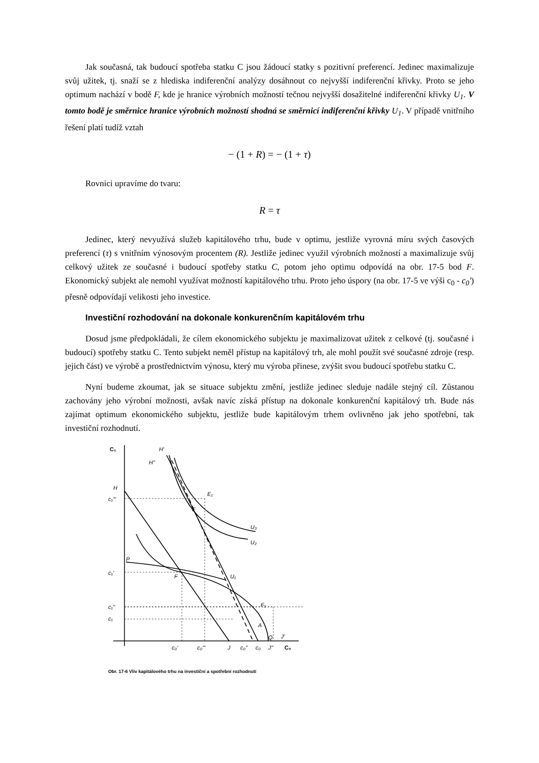Jak současná, tak budoucí spotřeba statku C jsou žádoucí statky s pozitivní preferencí. Jedinec maximalizuje svůj užitek, tj. snaží se z hlediska indiferenční analýzy dosáhnout co nejvyšší indiferenční křivky. Proto se jeho optimum nachází v bodě F, kde je hranice výrobních možností tečnou nejvyšší dosažitelné indiferenční křivky U<sub>1</sub>. V tomto bodě je směrnice hranice výrobních možností shodná se směrnicí indiferenční křivky U<sub>1</sub>. V případě vnitřního řešení platí tudíž vztah
− (1 + R) = − (1 + τ)
Rovnici upravíme do tvaru:
R = τ
Jedinec, který nevyužívá služeb kapitálového trhu, bude v optimu, jestliže vyrovná míru svých časových preferencí (τ) s vnitřním výnosovým procentem (R). Jestliže jedinec využil výrobních možností a maximalizuje svůj celkový užitek ze současné i budoucí spotřeby statku C, potom jeho optimu odpovídá na obr. 17-5 bod F. Ekonomický subjekt ale nemohl využívat možností kapitálového trhu. Proto jeho úspory (na obr. 17-5 ve výši c<sub>0</sub> - c<sub>0</sub>') přesně odpovídají velikosti jeho investice.
Investiční rozhodování na dokonale konkurenčním kapitálovém trhu
Dosud jsme předpokládali, že cílem ekonomického subjektu je maximalizovat užitek z celkové (tj. současné i budoucí) spotřeby statku C. Tento subjekt neměl přístup na kapitálový trh, ale mohl použít své současné zdroje (resp. jejich část) ve výrobě a prostřednictvím výnosu, který mu výroba přinese, zvýšit svou budoucí spotřebu statku C.
Nyní budeme zkoumat, jak se situace subjektu změní, jestliže jedinec sleduje nadále stejný cíl. Zůstanou zachovány jeho výrobní možnosti, avšak navíc získá přístup na dokonale konkurenční kapitálový trh. Bude nás zajímat optimum ekonomického subjektu, jestliže bude kapitálovým trhem ovlivněno jak jeho spotřební, tak investiční rozhodnutí.
C₁
C₀
H'
H''
H
c₁'''
c₁'
c₁''
c₁
E₁
E
U₃
U₂
P
F
U₁
F₁
A
Q
J'
c₀'
c₀'''
J
c₀''
c₀
J''
Obr. 17-6 Vliv kapitálového trhu na investiční a spotřební rozhodnutí